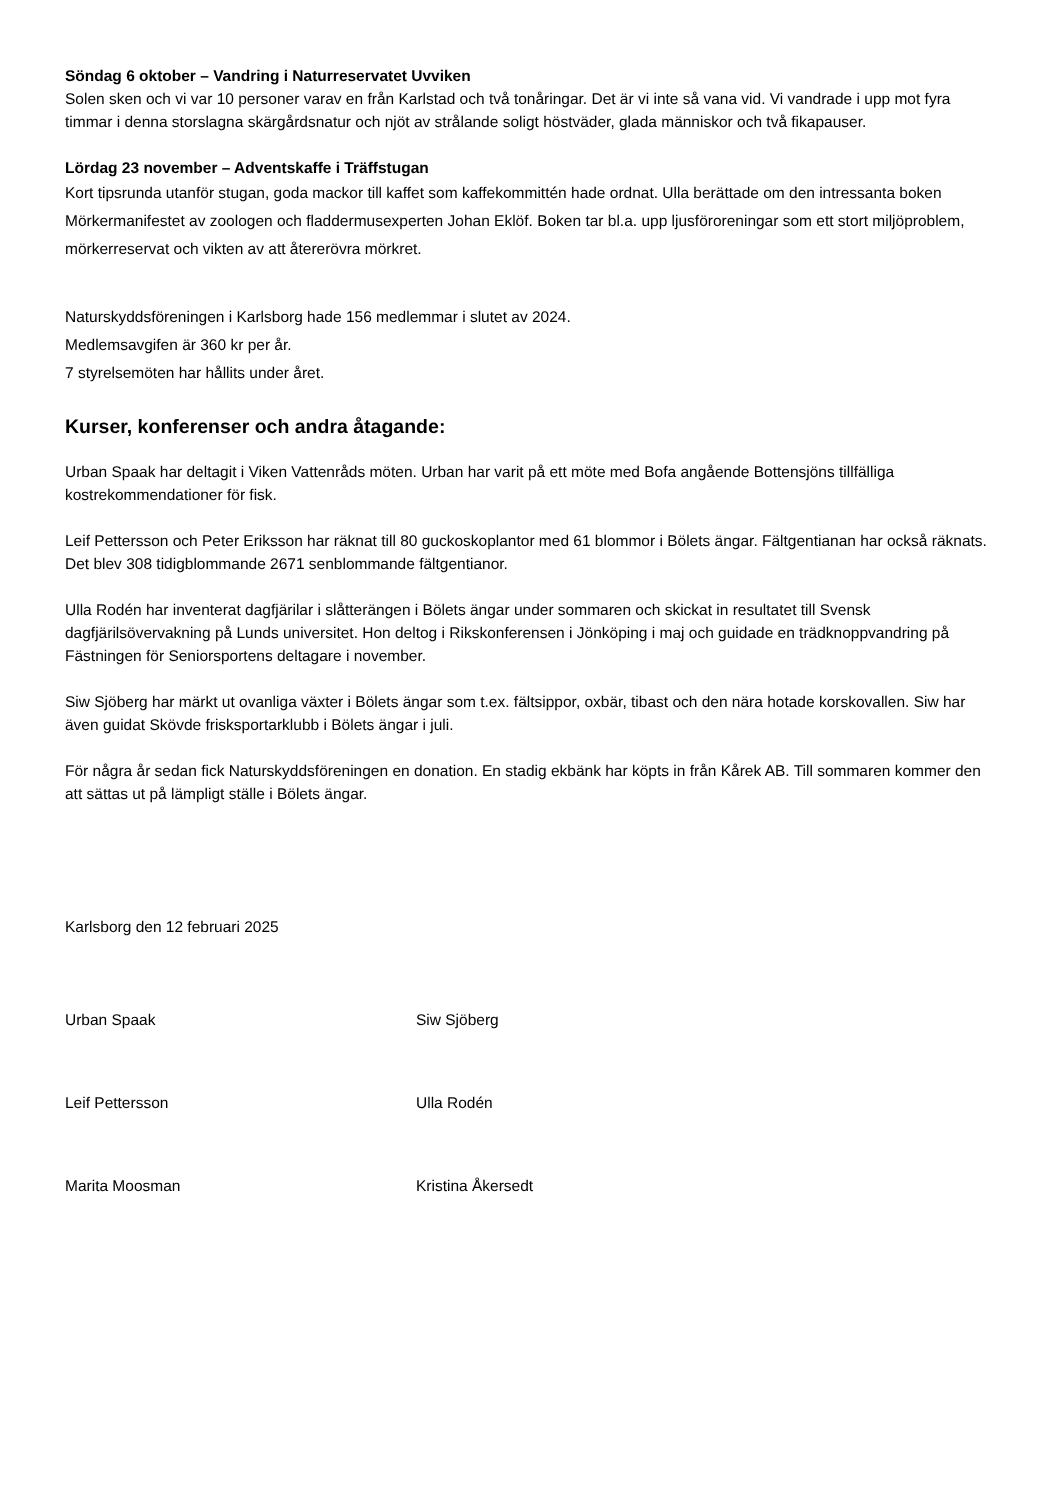Söndag 6 oktober – Vandring i Naturreservatet Uvviken
Solen sken och vi var 10 personer varav en från Karlstad och två tonåringar. Det är vi inte så vana vid. Vi vandrade i upp mot fyra timmar i denna storslagna skärgårdsnatur och njöt av strålande soligt höstväder, glada människor och två fikapauser.
Lördag 23 november – Adventskaffe i Träffstugan
Kort tipsrunda utanför stugan, goda mackor till kaffet som kaffekommittén hade ordnat. Ulla berättade om den intressanta boken Mörkermanifestet av zoologen och fladdermusexperten Johan Eklöf. Boken tar bl.a. upp ljusföroreningar som ett stort miljöproblem, mörkerreservat och vikten av att återerövra mörkret.
Naturskyddsföreningen i Karlsborg hade 156 medlemmar i slutet av 2024.
Medlemsavgifen är 360 kr per år.
7 styrelsemöten har hållits under året.
Kurser, konferenser och andra åtagande:
Urban Spaak har deltagit i Viken Vattenråds möten. Urban har varit på ett möte med Bofa angående Bottensjöns tillfälliga kostrekommendationer för fisk.
Leif Pettersson och Peter Eriksson har räknat till 80 guckoskoplantor med 61 blommor i Bölets ängar. Fältgentianan har också räknats. Det blev 308 tidigblommande 2671 senblommande fältgentianor.
Ulla Rodén har inventerat dagfjärilar i slåtterängen i Bölets ängar under sommaren och skickat in resultatet till Svensk dagfjärilsövervakning på Lunds universitet. Hon deltog i Rikskonferensen i Jönköping i maj och guidade en trädknoppvandring på Fästningen för Seniorsportens deltagare i november.
Siw Sjöberg har märkt ut ovanliga växter i Bölets ängar som t.ex. fältsippor, oxbär, tibast och den nära hotade korskovallen. Siw har även guidat Skövde frisksportarklubb i Bölets ängar i juli.
För några år sedan fick Naturskyddsföreningen en donation. En stadig ekbänk har köpts in från Kårek AB. Till sommaren kommer den att sättas ut på lämpligt ställe i Bölets ängar.
Karlsborg den 12 februari 2025
Urban Spaak Siw Sjöberg
Leif Pettersson Ulla Rodén
Marita Moosman Kristina Åkersedt